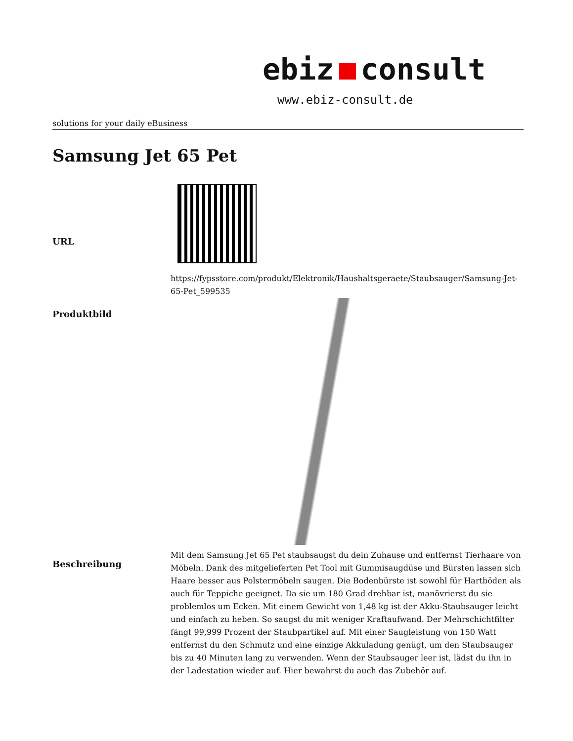ebiz consult
www.ebiz-consult.de
solutions for your daily eBusiness
Samsung Jet 65 Pet
| URL | https://fypsstore.com/produkt/Elektronik/Haushaltsgeraete/Staubsauger/Samsung-Jet-65-Pet_599535 |
| Produktbild | |
| Beschreibung | Mit dem Samsung Jet 65 Pet staubsaugst du dein Zuhause und entfernst Tierhaare von Möbeln. Dank des mitgelieferten Pet Tool mit Gummisaugdüse und Bürsten lassen sich Haare besser aus Polstermöbeln saugen. Die Bodenbürste ist sowohl für Hartböden als auch für Teppiche geeignet. Da sie um 180 Grad drehbar ist, manövrierst du sie problemlos um Ecken. Mit einem Gewicht von 1,48 kg ist der Akku-Staubsauger leicht und einfach zu heben. So saugst du mit weniger Kraftaufwand. Der Mehrschichtfilter fängt 99,999 Prozent der Staubpartikel auf. Mit einer Saugleistung von 150 Watt entfernst du den Schmutz und eine einzige Akkuladung genügt, um den Staubsauger bis zu 40 Minuten lang zu verwenden. Wenn der Staubsauger leer ist, lädst du ihn in der Ladestation wieder auf. Hier bewahrst du auch das Zubehör auf. |